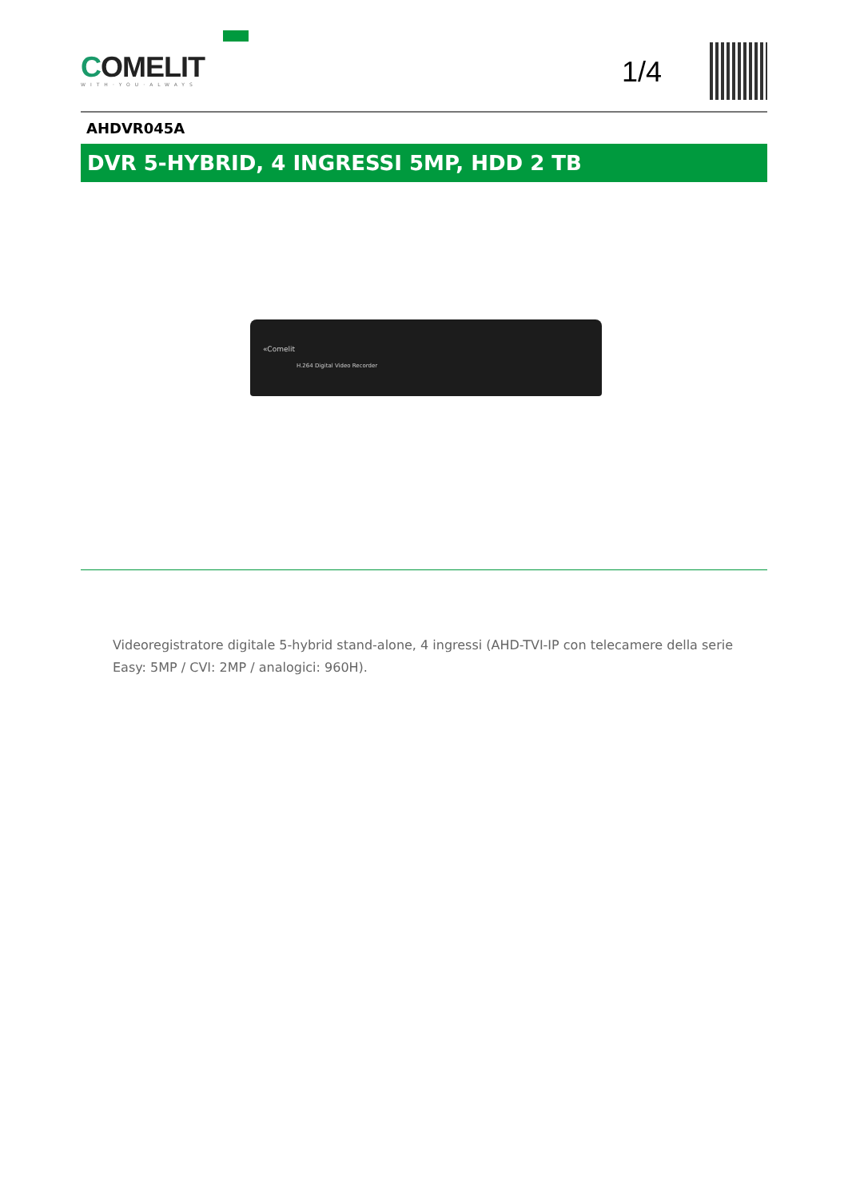COMELIT
WITH·YOU·ALWAYS
1/4
AHDVR045A
DVR 5-HYBRID, 4 INGRESSI 5MP, HDD 2 TB
«Comelit
H.264 Digital Video Recorder
Videoregistratore digitale 5-hybrid stand-alone, 4 ingressi (AHD-TVI-IP con telecamere della serie Easy: 5MP / CVI: 2MP / analogici: 960H).